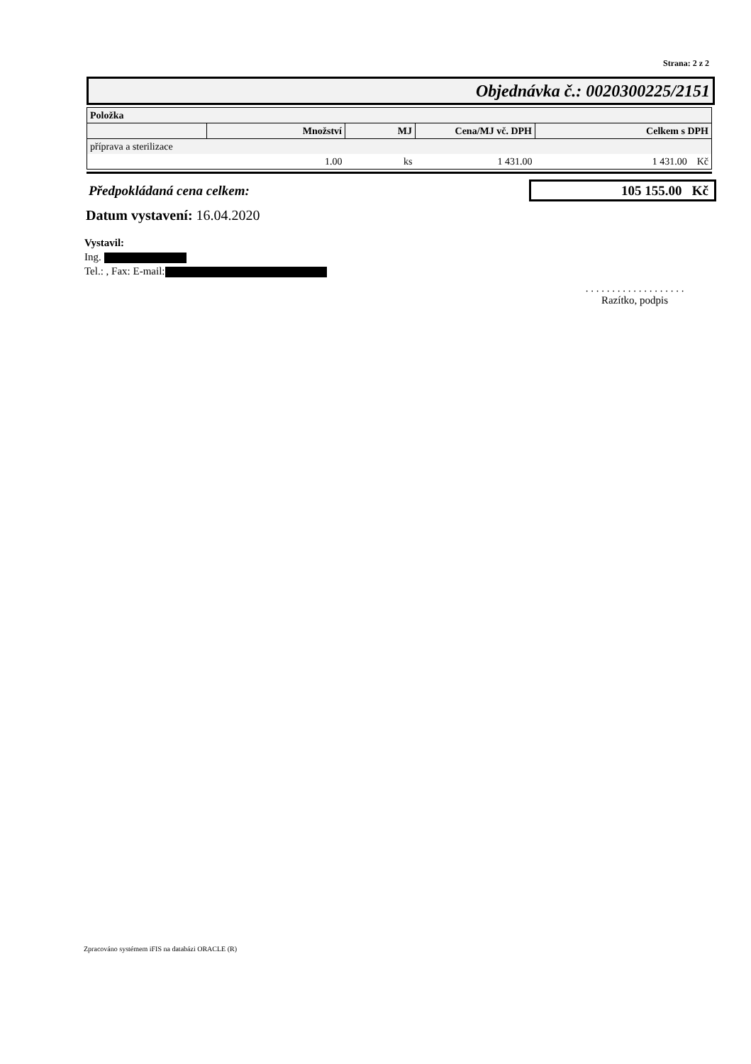Strana: 2 z 2
Objednávka č.: 0020300225/2151
| Položka | | | | |
| --- | --- | --- | --- | --- |
| | Množství | MJ | Cena/MJ vč. DPH | Celkem s DPH |
| příprava a sterilizace | | | | |
| | 1.00 | ks | 1 431.00 | 1 431.00 Kč |
Předpokládaná cena celkem: 105 155.00 Kč
Datum vystavení: 16.04.2020
Vystavil:
Ing.
Tel.: , Fax: E-mail:
. . . . . . . . . . . . . . . . . . .
Razítko, podpis
Zpracováno systémem iFIS na databázi ORACLE (R)